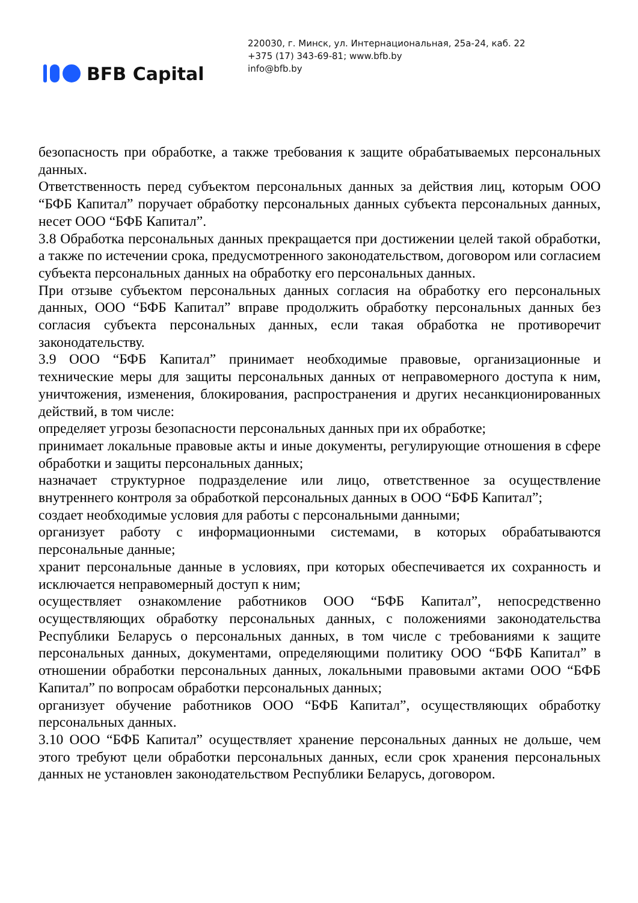BFB Capital
220030, г. Минск, ул. Интернациональная, 25а-24, каб. 22
+375 (17) 343-69-81; www.bfb.by
info@bfb.by
безопасность при обработке, а также требования к защите обрабатываемых персональных данных.
Ответственность перед субъектом персональных данных за действия лиц, которым ООО “БФБ Капитал” поручает обработку персональных данных субъекта персональных данных, несет ООО “БФБ Капитал”.
3.8 Обработка персональных данных прекращается при достижении целей такой обработки, а также по истечении срока, предусмотренного законодательством, договором или согласием субъекта персональных данных на обработку его персональных данных.
При отзыве субъектом персональных данных согласия на обработку его персональных данных, ООО “БФБ Капитал” вправе продолжить обработку персональных данных без согласия субъекта персональных данных, если такая обработка не противоречит законодательству.
3.9 ООО “БФБ Капитал” принимает необходимые правовые, организационные и технические меры для защиты персональных данных от неправомерного доступа к ним, уничтожения, изменения, блокирования, распространения и других несанкционированных действий, в том числе:
определяет угрозы безопасности персональных данных при их обработке;
принимает локальные правовые акты и иные документы, регулирующие отношения в сфере обработки и защиты персональных данных;
назначает структурное подразделение или лицо, ответственное за осуществление внутреннего контроля за обработкой персональных данных в ООО “БФБ Капитал”;
создает необходимые условия для работы с персональными данными;
организует работу с информационными системами, в которых обрабатываются персональные данные;
хранит персональные данные в условиях, при которых обеспечивается их сохранность и исключается неправомерный доступ к ним;
осуществляет ознакомление работников ООО “БФБ Капитал”, непосредственно осуществляющих обработку персональных данных, с положениями законодательства Республики Беларусь о персональных данных, в том числе с требованиями к защите персональных данных, документами, определяющими политику ООО “БФБ Капитал” в отношении обработки персональных данных, локальными правовыми актами ООО “БФБ Капитал” по вопросам обработки персональных данных;
организует обучение работников ООО “БФБ Капитал”, осуществляющих обработку персональных данных.
3.10 ООО “БФБ Капитал” осуществляет хранение персональных данных не дольше, чем этого требуют цели обработки персональных данных, если срок хранения персональных данных не установлен законодательством Республики Беларусь, договором.